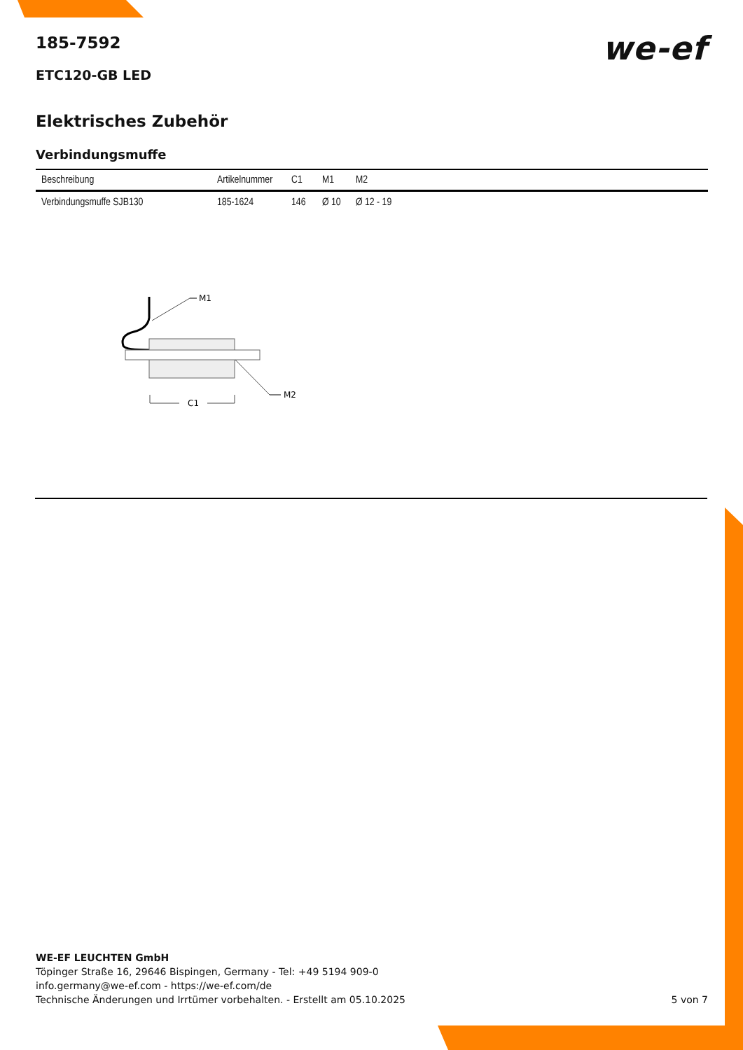we-ef
185-7592
ETC120-GB LED
Elektrisches Zubehör
Verbindungsmuffe
| Beschreibung | Artikelnummer | C1 | M1 | M2 |
| --- | --- | --- | --- | --- |
| Verbindungsmuffe SJB130 | 185-1624 | 146 | Ø 10 | Ø 12 - 19 |
M1
M2
C1
WE-EF LEUCHTEN GmbH
Töpinger Straße 16, 29646 Bispingen, Germany - Tel: +49 5194 909-0
info.germany@we-ef.com - https://we-ef.com/de
Technische Änderungen und Irrtümer vorbehalten. - Erstellt am 05.10.2025
5 von 7